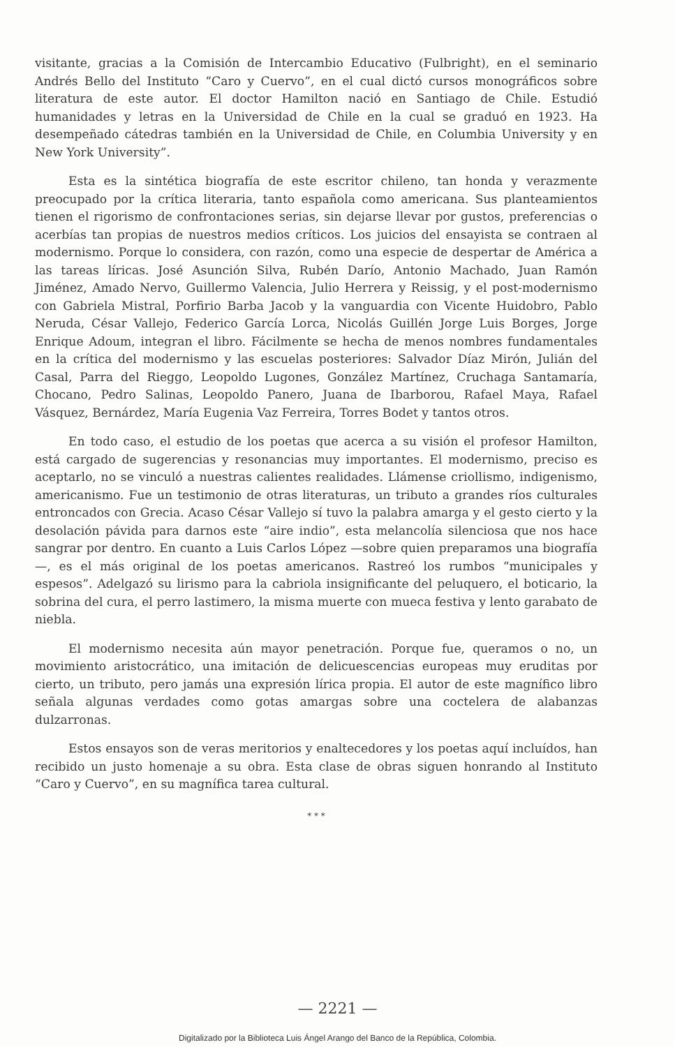visitante, gracias a la Comisión de Intercambio Educativo (Fulbright), en el seminario Andrés Bello del Instituto “Caro y Cuervo”, en el cual dictó cursos monográficos sobre literatura de este autor. El doctor Hamilton nació en Santiago de Chile. Estudió humanidades y letras en la Universidad de Chile en la cual se graduó en 1923. Ha desempeñado cátedras también en la Universidad de Chile, en Columbia University y en New York University”.
Esta es la sintética biografía de este escritor chileno, tan honda y verazmente preocupado por la crítica literaria, tanto española como americana. Sus planteamientos tienen el rigorismo de confrontaciones serias, sin dejarse llevar por gustos, preferencias o acerbías tan propias de nuestros medios críticos. Los juicios del ensayista se contraen al modernismo. Porque lo considera, con razón, como una especie de despertar de América a las tareas líricas. José Asunción Silva, Rubén Darío, Antonio Machado, Juan Ramón Jiménez, Amado Nervo, Guillermo Valencia, Julio Herrera y Reissig, y el post-modernismo con Gabriela Mistral, Porfirio Barba Jacob y la vanguardia con Vicente Huidobro, Pablo Neruda, César Vallejo, Federico García Lorca, Nicolás Guillén Jorge Luis Borges, Jorge Enrique Adoum, integran el libro. Fácilmente se hecha de menos nombres fundamentales en la crítica del modernismo y las escuelas posteriores: Salvador Díaz Mirón, Julián del Casal, Parra del Rieggo, Leopoldo Lugones, González Martínez, Cruchaga Santamaría, Chocano, Pedro Salinas, Leopoldo Panero, Juana de Ibarborou, Rafael Maya, Rafael Vásquez, Bernárdez, María Eugenia Vaz Ferreira, Torres Bodet y tantos otros.
En todo caso, el estudio de los poetas que acerca a su visión el profesor Hamilton, está cargado de sugerencias y resonancias muy importantes. El modernismo, preciso es aceptarlo, no se vinculó a nuestras calientes realidades. Llámense criollismo, indigenismo, americanismo. Fue un testimonio de otras literaturas, un tributo a grandes ríos culturales entroncados con Grecia. Acaso César Vallejo sí tuvo la palabra amarga y el gesto cierto y la desolación pávida para darnos este “aire indio”, esta melancolía silenciosa que nos hace sangrar por dentro. En cuanto a Luis Carlos López —sobre quien preparamos una biografía—, es el más original de los poetas americanos. Rastreó los rumbos “municipales y espesos”. Adelgazó su lirismo para la cabriola insignificante del peluquero, el boticario, la sobrina del cura, el perro lastimero, la misma muerte con mueca festiva y lento garabato de niebla.
El modernismo necesita aún mayor penetración. Porque fue, queramos o no, un movimiento aristocrático, una imitación de delicuescencias europeas muy eruditas por cierto, un tributo, pero jamás una expresión lírica propia. El autor de este magnífico libro señala algunas verdades como gotas amargas sobre una coctelera de alabanzas dulzarronas.
Estos ensayos son de veras meritorios y enaltecedores y los poetas aquí incluídos, han recibido un justo homenaje a su obra. Esta clase de obras siguen honrando al Instituto “Caro y Cuervo”, en su magnífica tarea cultural.
* * *
— 2221 —
Digitalizado por la Biblioteca Luis Ángel Arango del Banco de la República, Colombia.